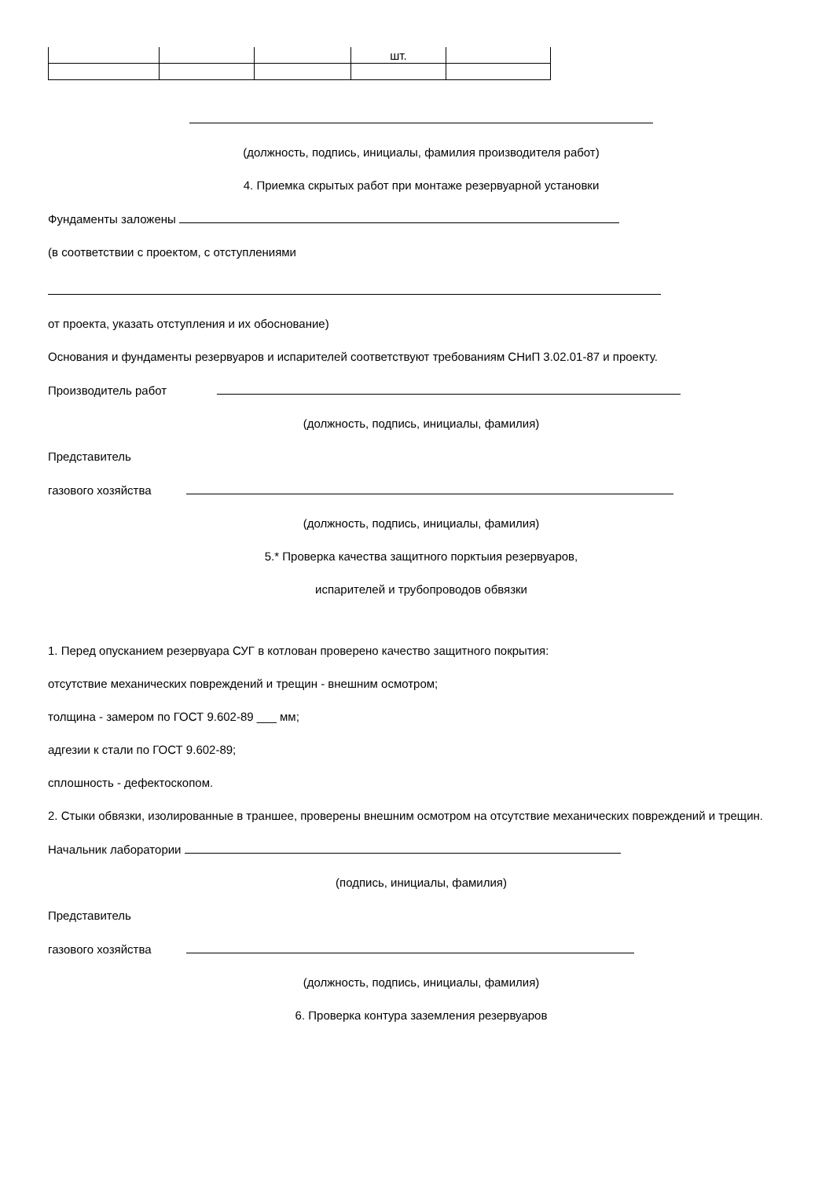| | | | шт. | |
(должность, подпись, инициалы, фамилия производителя работ)
4. Приемка скрытых работ при монтаже резервуарной установки
Фундаменты заложены
(в соответствии с проектом, с отступлениями
от проекта, указать отступления и их обоснование)
Основания и фундаменты резервуаров и испарителей соответствуют требованиям СНиП 3.02.01-87 и проекту.
Производитель работ
(должность, подпись, инициалы, фамилия)
Представитель
газового хозяйства
(должность, подпись, инициалы, фамилия)
5.* Проверка качества защитного порктыия резервуаров,
испарителей и трубопроводов обвязки
1. Перед опусканием резервуара СУГ в котлован проверено качество защитного покрытия:
отсутствие механических повреждений и трещин - внешним осмотром;
толщина - замером по ГОСТ 9.602-89 ___ мм;
адгезии к стали по ГОСТ 9.602-89;
сплошность - дефектоскопом.
2. Стыки обвязки, изолированные в траншее, проверены внешним осмотром на отсутствие механических повреждений и трещин.
Начальник лаборатории
(подпись, инициалы, фамилия)
Представитель
газового хозяйства
(должность, подпись, инициалы, фамилия)
6. Проверка контура заземления резервуаров